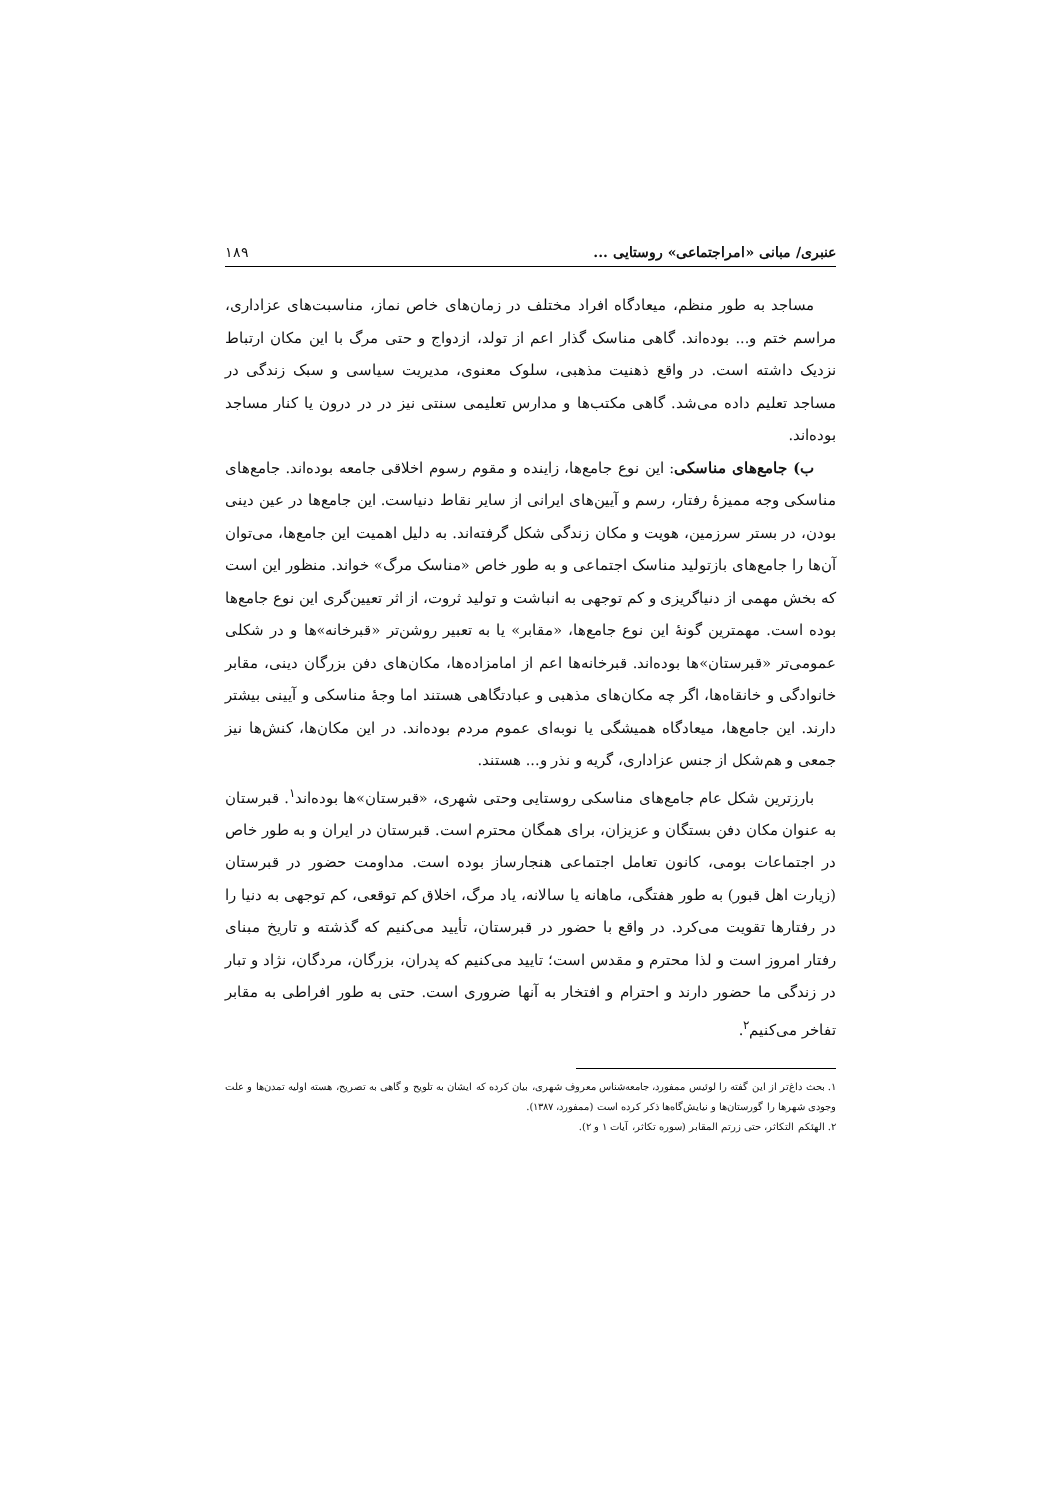عنبری/ مبانی «امراجتماعی» روستایی ... ۱۸۹
مساجد به طور منظم، میعادگاه افراد مختلف در زمان‌های خاص نماز، مناسبت‌های عزاداری، مراسم ختم و... بوده‌اند. گاهی مناسک گذار اعم از تولد، ازدواج و حتی مرگ با این مکان ارتباط نزدیک داشته است. در واقع ذهنیت مذهبی، سلوک معنوی، مدیریت سیاسی و سبک زندگی در مساجد تعلیم داده می‌شد. گاهی مکتب‌ها و مدارس تعلیمی سنتی نیز در در درون یا کنار مساجد بوده‌اند.
ب) جامع‌های مناسکی: این نوع جامع‌ها، زاینده و مقوم رسوم اخلاقی جامعه بوده‌اند. جامع‌های مناسکی وجه ممیزهٔ رفتار، رسم و آیین‌های ایرانی از سایر نقاط دنیاست. این جامع‌ها در عین دینی بودن، در بستر سرزمین، هویت و مکان زندگی شکل گرفته‌اند. به دلیل اهمیت این جامع‌ها، می‌توان آن‌ها را جامع‌های بازتولید مناسک اجتماعی و به طور خاص «مناسک مرگ» خواند. منظور این است که بخش مهمی از دنیاگریزی و کم توجهی به انباشت و تولید ثروت، از اثر تعیین‌گری این نوع جامع‌ها بوده است. مهمترین گونهٔ این نوع جامع‌ها، «مقابر» یا به تعبیر روشن‌تر «قبرخانه»ها و در شکلی عمومی‌تر «قبرستان»ها بوده‌اند. قبرخانه‌ها اعم از امامزاده‌ها، مکان‌های دفن بزرگان دینی، مقابر خانوادگی و خانقاه‌ها، اگر چه مکان‌های مذهبی و عبادتگاهی هستند اما وجهٔ مناسکی و آیینی بیشتر دارند. این جامع‌ها، میعادگاه همیشگی یا نوبه‌ای عموم مردم بوده‌اند. در این مکان‌ها، کنش‌ها نیز جمعی و هم‌شکل از جنس عزاداری، گریه و نذر و... هستند.
بارزترین شکل عام جامع‌های مناسکی روستایی وحتی شهری، «قبرستان»ها بوده‌اند<sup>۱</sup>. قبرستان به عنوان مکان دفن بستگان و عزیزان، برای همگان محترم است. قبرستان در ایران و به طور خاص در اجتماعات بومی، کانون تعامل اجتماعی هنجارساز بوده است. مداومت حضور در قبرستان (زیارت اهل قبور) به طور هفتگی، ماهانه یا سالانه، یاد مرگ، اخلاق کم توقعی، کم توجهی به دنیا را در رفتارها تقویت می‌کرد. در واقع با حضور در قبرستان، تأیید می‌کنیم که گذشته و تاریخ مبنای رفتار امروز است و لذا محترم و مقدس است؛ تایید می‌کنیم که پدران، بزرگان، مردگان، نژاد و تبار در زندگی ما حضور دارند و احترام و افتخار به آنها ضروری است. حتی به طور افراطی به مقابر تفاخر می‌کنیم<sup>۲</sup>.
۱. بحث داغ‌تر از این گفته را لوئیس ممفورد، جامعه‌شناس معروف شهری، بیان کرده که ایشان به تلویح و گاهی به تصریح، هسته اولیه تمدن‌ها و علت وجودی شهرها را گورستان‌ها و نیایش‌گاه‌ها ذکر کرده است (ممفورد، ۱۳۸۷).
۲. الهئکم التکاثر، حتی زرتم المقابر (سوره تکاثر، آیات ۱ و ۲).